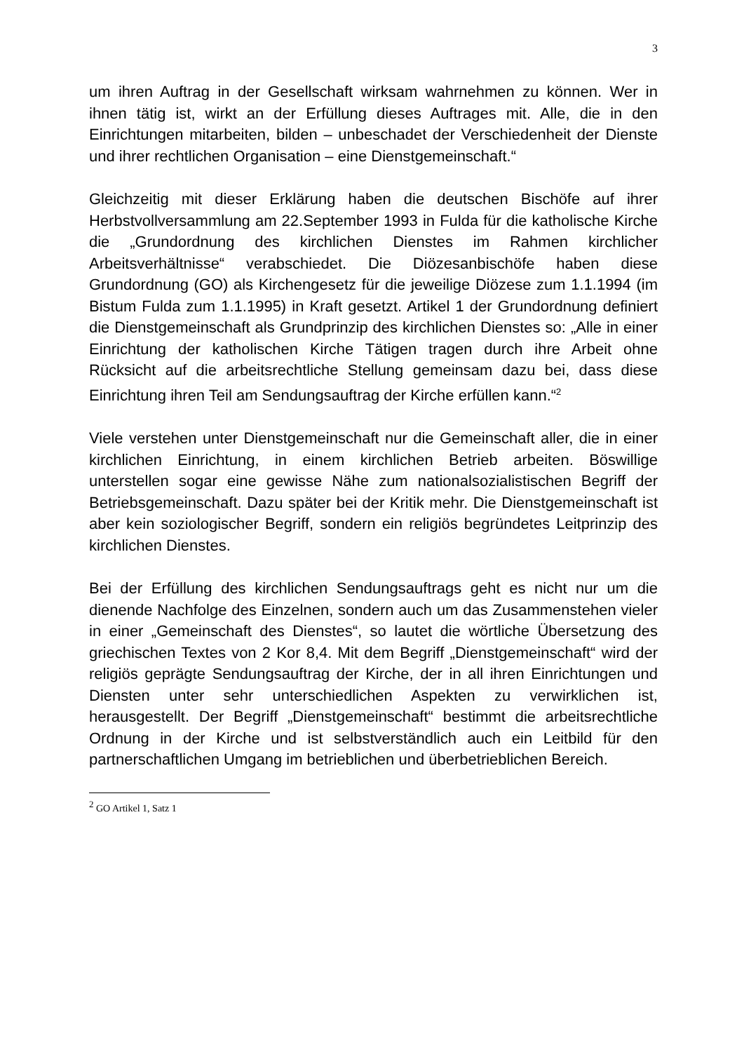3
um ihren Auftrag in der Gesellschaft wirksam wahrnehmen zu können. Wer in ihnen tätig ist, wirkt an der Erfüllung dieses Auftrages mit. Alle, die in den Einrichtungen mitarbeiten, bilden – unbeschadet der Verschiedenheit der Dienste und ihrer recht­lichen Organisation – eine Dienstgemeinschaft.“
Gleichzeitig mit dieser Erklärung haben die deutschen Bischöfe auf ihrer Herbstvollversammlung am 22.September 1993 in Fulda für die katholische Kirche die „Grundordnung des kirchli­chen Dienstes im Rahmen kirchlicher Arbeitsverhältnisse“ ver­abschiedet. Die Diözesanbischöfe haben diese Grundordnung (GO) als Kirchengesetz für die jeweilige Diözese zum 1.1.1994 (im Bistum Fulda zum 1.1.1995) in Kraft gesetzt. Artikel 1 der Grundordnung definiert die Dienstgemeinschaft als Grundprin­zip des kirchlichen Dienstes so: „Alle in einer Einrichtung der katholischen Kirche Tätigen tragen durch ihre Arbeit ohne Rücksicht auf die arbeitsrechtliche Stellung gemeinsam dazu bei, dass diese Einrichtung ihren Teil am Sendungsauftrag der Kirche erfüllen kann.“<sup>2</sup>
Viele verstehen unter Dienstgemeinschaft nur die Gemeinschaft aller, die in einer kirchlichen Einrichtung, in einem kirchlichen Betrieb arbeiten. Böswillige unterstellen sogar eine gewisse Nä­he zum nationalsozialistischen Begriff der Betriebsgemein­schaft. Dazu später bei der Kritik mehr. Die Dienstgemeinschaft ist aber kein soziologischer Begriff, sondern ein religiös begrün­detes Leitprinzip des kirchlichen Dienstes.
Bei der Erfüllung des kirchlichen Sendungsauftrags geht es nicht nur um die dienende Nachfolge des Einzelnen, sondern auch um das Zusammenstehen vieler in einer „Gemeinschaft des Dienstes“, so lautet die wörtliche Übersetzung des griechi­schen Textes von 2 Kor 8,4. Mit dem Begriff „Dienstgemein­schaft“ wird der religiös geprägte Sendungsauftrag der Kirche, der in all ihren Einrichtungen und Diensten unter sehr unter­schiedlichen Aspekten zu verwirklichen ist, herausgestellt. Der Begriff „Dienstgemeinschaft“ bestimmt die arbeitsrechtliche Ordnung in der Kirche und ist selbstverständlich auch ein Leit­bild für den partnerschaftlichen Umgang im betrieblichen und überbetrieblichen Bereich.
<sup>2</sup> GO Artikel 1, Satz 1